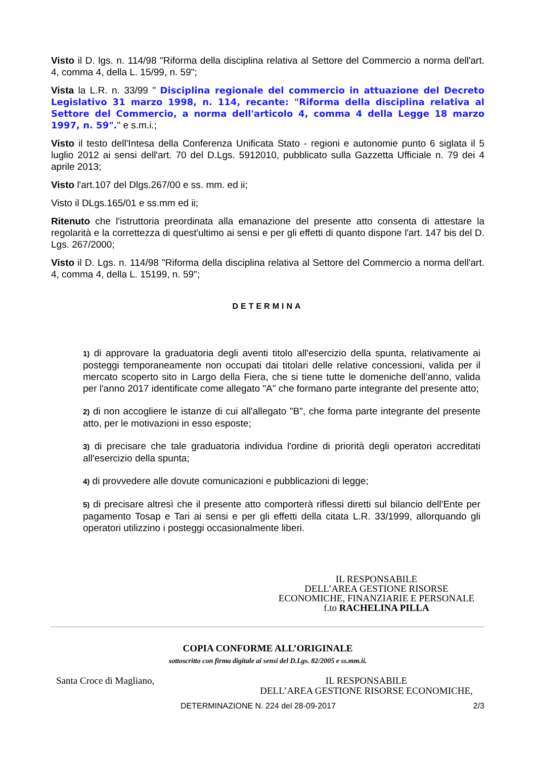Visto il D. lgs. n. 114/98 "Riforma della disciplina relativa al Settore del Commercio a norma dell'art. 4, comma 4, della L. 15/99, n. 59";
Vista la L.R. n. 33/99 " Disciplina regionale del commercio in attuazione del Decreto Legislativo 31 marzo 1998, n. 114, recante: "Riforma della disciplina relativa al Settore del Commercio, a norma dell'articolo 4, comma 4 della Legge 18 marzo 1997, n. 59"." e s.m.i.;
Visto il testo dell'Intesa della Conferenza Unificata Stato - regioni e autonomie punto 6 siglata il 5 luglio 2012 ai sensi dell'art. 70 del D.Lgs. 5912010, pubblicato sulla Gazzetta Ufficiale n. 79 dei 4 aprile 2013;
Visto l'art.107 del Dlgs.267/00 e ss. mm. ed ii;
Visto il DLgs.165/01 e ss.mm ed ii;
Ritenuto che l'istruttoria preordinata alla emanazione del presente atto consenta di attestare la regolarità e la correttezza di quest'ultimo ai sensi e per gli effetti di quanto dispone l'art. 147 bis del D. Lgs. 267/2000;
Visto il D. Lgs. n. 114/98 "Riforma della disciplina relativa al Settore del Commercio a norma dell'art. 4, comma 4, della L. 15199, n. 59";
DETERMINA
1) di approvare la graduatoria degli aventi titolo all'esercizio della spunta, relativamente ai posteggi temporaneamente non occupati dai titolari delle relative concessioni, valida per il mercato scoperto sito in Largo della Fiera, che si tiene tutte le domeniche dell’anno, valida per l'anno 2017 identificate come allegato "A" che formano parte integrante del presente atto;
2) di non accogliere le istanze di cui all'allegato "B", che forma parte integrante del presente atto, per le motivazioni in esso esposte;
3) di precisare che tale graduatoria individua l'ordine di priorità degli operatori accreditati all'esercizio della spunta;
4) di provvedere alle dovute comunicazioni e pubblicazioni di legge;
5) di precisare altresì che il presente atto comporterà riflessi diretti sul bilancio dell'Ente per pagamento Tosap e Tari ai sensi e per gli effetti della citata L.R. 33/1999, allorquando gli operatori utilizzino i posteggi occasionalmente liberi.
IL RESPONSABILE
DELL’AREA GESTIONE RISORSE
ECONOMICHE, FINANZIARIE E PERSONALE
f.to RACHELINA PILLA
COPIA CONFORME ALL’ORIGINALE
sottoscritto con firma digitale ai sensi del D.Lgs. 82/2005 e ss.mm.ii.
Santa Croce di Magliano, IL RESPONSABILE
DELL’AREA GESTIONE RISORSE ECONOMICHE,
DETERMINAZIONE N. 224 del 28-09-2017 2/3